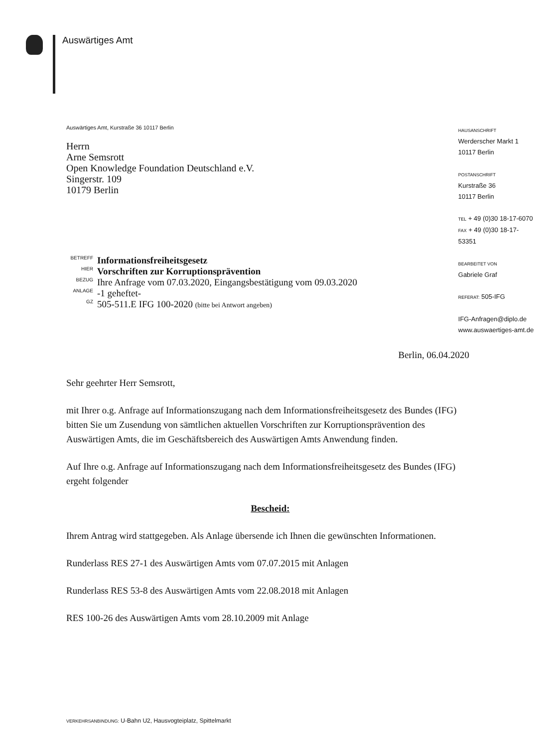Auswärtiges Amt
Auswärtiges Amt, Kurstraße 36 10117 Berlin
Herrn
Arne Semsrott
Open Knowledge Foundation Deutschland e.V.
Singerstr. 109
10179 Berlin
| BETREFF | Informationsfreiheitsgesetz |
| HIER | Vorschriften zur Korruptionsprävention |
| BEZUG | Ihre Anfrage vom 07.03.2020, Eingangsbestätigung vom 09.03.2020 |
| ANLAGE | -1 geheftet- |
| GZ | 505-511.E IFG 100-2020 (bitte bei Antwort angeben) |
HAUSANSCHRIFT
Werderscher Markt 1
10117 Berlin
POSTANSCHRIFT
Kurstraße 36
10117 Berlin
TEL + 49 (0)30 18-17-6070
FAX + 49 (0)30 18-17-53351
BEARBEITET VON
Gabriele Graf
REFERAT: 505-IFG
IFG-Anfragen@diplo.de
www.auswaertiges-amt.de
Berlin, 06.04.2020
Sehr geehrter Herr Semsrott,
mit Ihrer o.g. Anfrage auf Informationszugang nach dem Informationsfreiheitsgesetz des Bundes (IFG) bitten Sie um Zusendung von sämtlichen aktuellen Vorschriften zur Korruptionsprävention des Auswärtigen Amts, die im Geschäftsbereich des Auswärtigen Amts Anwendung finden.
Auf Ihre o.g. Anfrage auf Informationszugang nach dem Informationsfreiheitsgesetz des Bundes (IFG) ergeht folgender
Bescheid:
Ihrem Antrag wird stattgegeben. Als Anlage übersende ich Ihnen die gewünschten Informationen.
Runderlass RES 27-1 des Auswärtigen Amts vom 07.07.2015 mit Anlagen
Runderlass RES 53-8 des Auswärtigen Amts vom 22.08.2018 mit Anlagen
RES 100-26 des Auswärtigen Amts vom 28.10.2009 mit Anlage
VERKEHRSANBINDUNG: U-Bahn U2, Hausvogteiplatz, Spittelmarkt